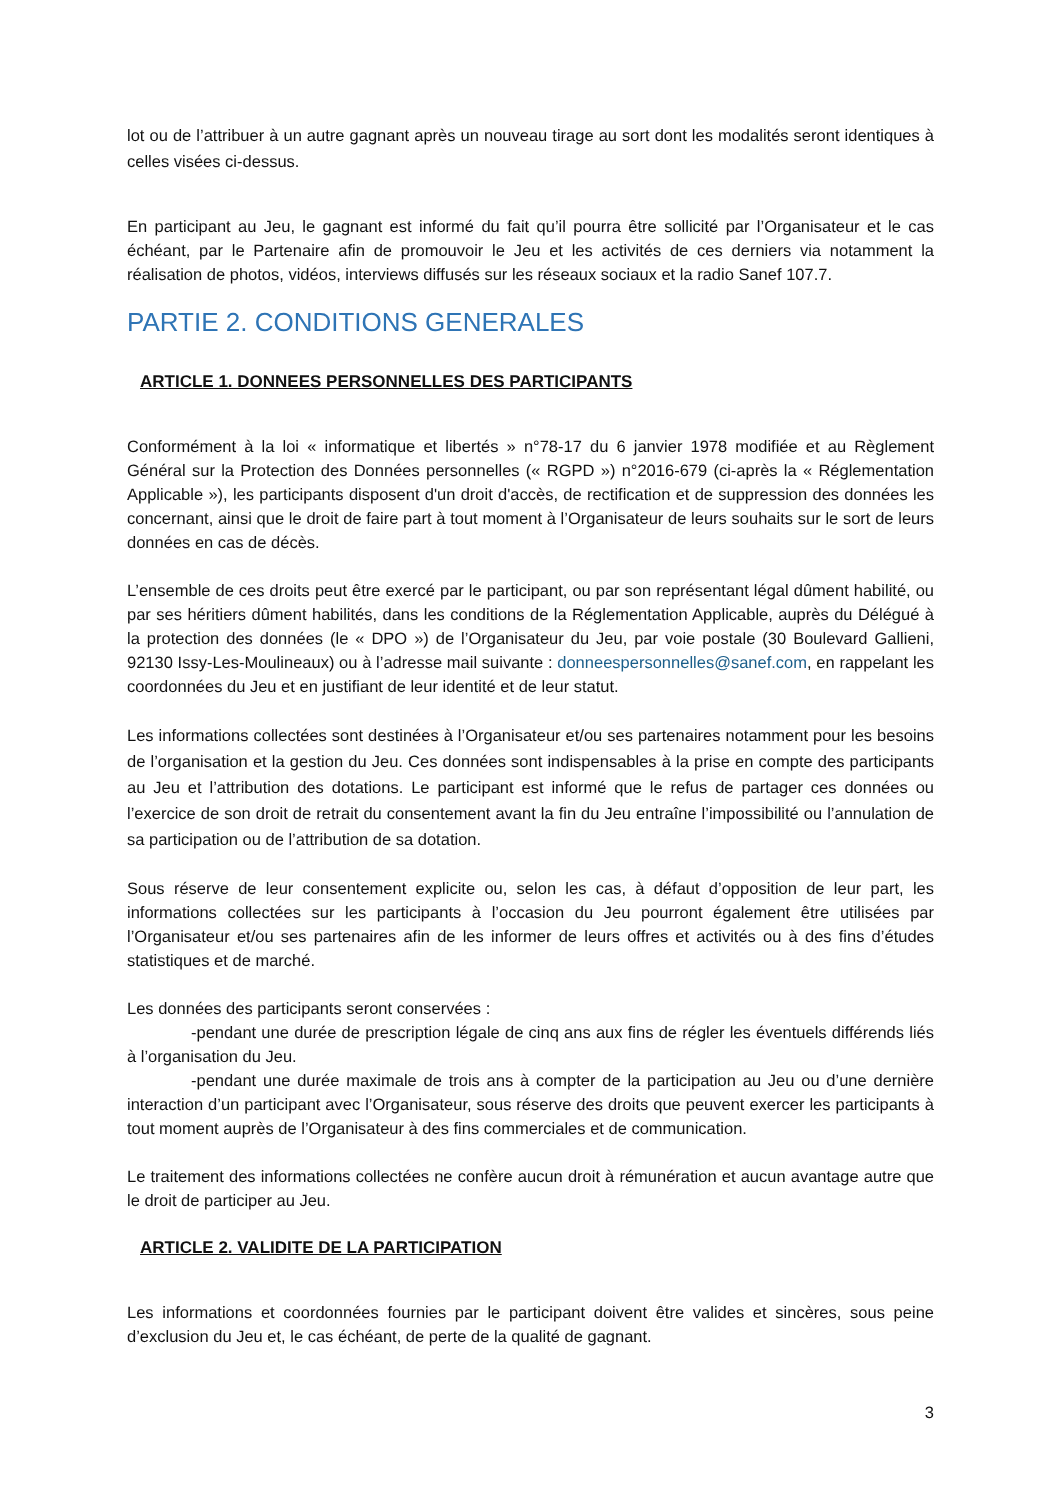lot ou de l’attribuer à un autre gagnant après un nouveau tirage au sort dont les modalités seront identiques à celles visées ci-dessus.
En participant au Jeu, le gagnant est informé du fait qu’il pourra être sollicité par l’Organisateur et le cas échéant, par le Partenaire afin de promouvoir le Jeu et les activités de ces derniers via notamment la réalisation de photos, vidéos, interviews diffusés sur les réseaux sociaux et la radio Sanef 107.7.
PARTIE 2. CONDITIONS GENERALES
ARTICLE 1. DONNEES PERSONNELLES DES PARTICIPANTS
Conformément à la loi « informatique et libertés » n°78-17 du 6 janvier 1978 modifiée et au Règlement Général sur la Protection des Données personnelles (« RGPD ») n°2016-679 (ci-après la « Réglementation Applicable »), les participants disposent d'un droit d'accès, de rectification et de suppression des données les concernant, ainsi que le droit de faire part à tout moment à l’Organisateur de leurs souhaits sur le sort de leurs données en cas de décès.
L’ensemble de ces droits peut être exercé par le participant, ou par son représentant légal dûment habilité, ou par ses héritiers dûment habilités, dans les conditions de la Réglementation Applicable, auprès du Délégué à la protection des données (le « DPO ») de l’Organisateur du Jeu, par voie postale (30 Boulevard Gallieni, 92130 Issy-Les-Moulineaux) ou à l’adresse mail suivante : donneespersonnelles@sanef.com, en rappelant les coordonnées du Jeu et en justifiant de leur identité et de leur statut.
Les informations collectées sont destinées à l’Organisateur et/ou ses partenaires notamment pour les besoins de l’organisation et la gestion du Jeu. Ces données sont indispensables à la prise en compte des participants au Jeu et l’attribution des dotations. Le participant est informé que le refus de partager ces données ou l’exercice de son droit de retrait du consentement avant la fin du Jeu entraîne l’impossibilité ou l’annulation de sa participation ou de l’attribution de sa dotation.
Sous réserve de leur consentement explicite ou, selon les cas, à défaut d’opposition de leur part, les informations collectées sur les participants à l’occasion du Jeu pourront également être utilisées par l’Organisateur et/ou ses partenaires afin de les informer de leurs offres et activités ou à des fins d’études statistiques et de marché.
Les données des participants seront conservées :
-pendant une durée de prescription légale de cinq ans aux fins de régler les éventuels différends liés à l’organisation du Jeu.
-pendant une durée maximale de trois ans à compter de la participation au Jeu ou d’une dernière interaction d’un participant avec l’Organisateur, sous réserve des droits que peuvent exercer les participants à tout moment auprès de l’Organisateur à des fins commerciales et de communication.
Le traitement des informations collectées ne confère aucun droit à rémunération et aucun avantage autre que le droit de participer au Jeu.
ARTICLE 2. VALIDITE DE LA PARTICIPATION
Les informations et coordonnées fournies par le participant doivent être valides et sincères, sous peine d’exclusion du Jeu et, le cas échéant, de perte de la qualité de gagnant.
3